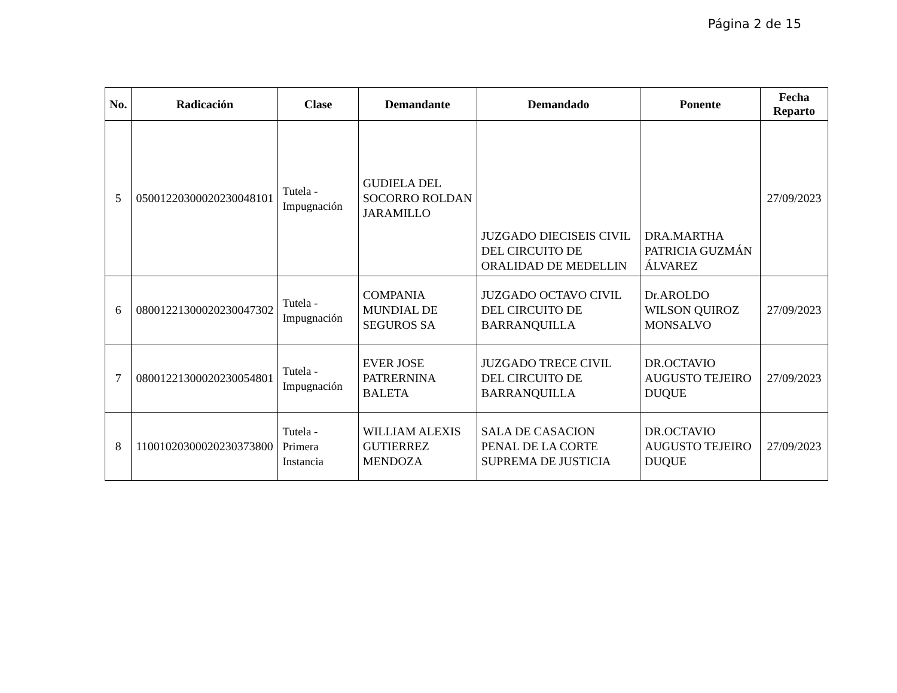Página 2 de 15
| No. | Radicación | Clase | Demandante | Demandado | Ponente | Fecha Reparto |
| --- | --- | --- | --- | --- | --- | --- |
| 5 | 05001220300020230048101 | Tutela - Impugnación | GUDIELA DEL SOCORRO ROLDAN JARAMILLO | JUZGADO DIECISEIS CIVIL DEL CIRCUITO DE ORALIDAD DE MEDELLIN | DRA.MARTHA PATRICIA GUZMÁN ÁLVAREZ | 27/09/2023 |
| 6 | 08001221300020230047302 | Tutela - Impugnación | COMPANIA MUNDIAL DE SEGUROS SA | JUZGADO OCTAVO CIVIL DEL CIRCUITO DE BARRANQUILLA | Dr.AROLDO WILSON QUIROZ MONSALVO | 27/09/2023 |
| 7 | 08001221300020230054801 | Tutela - Impugnación | EVER JOSE PATRERNINA BALETA | JUZGADO TRECE CIVIL DEL CIRCUITO DE BARRANQUILLA | DR.OCTAVIO AUGUSTO TEJEIRO DUQUE | 27/09/2023 |
| 8 | 11001020300020230373800 | Tutela - Primera Instancia | WILLIAM ALEXIS GUTIERREZ MENDOZA | SALA DE CASACION PENAL DE LA CORTE SUPREMA DE JUSTICIA | DR.OCTAVIO AUGUSTO TEJEIRO DUQUE | 27/09/2023 |